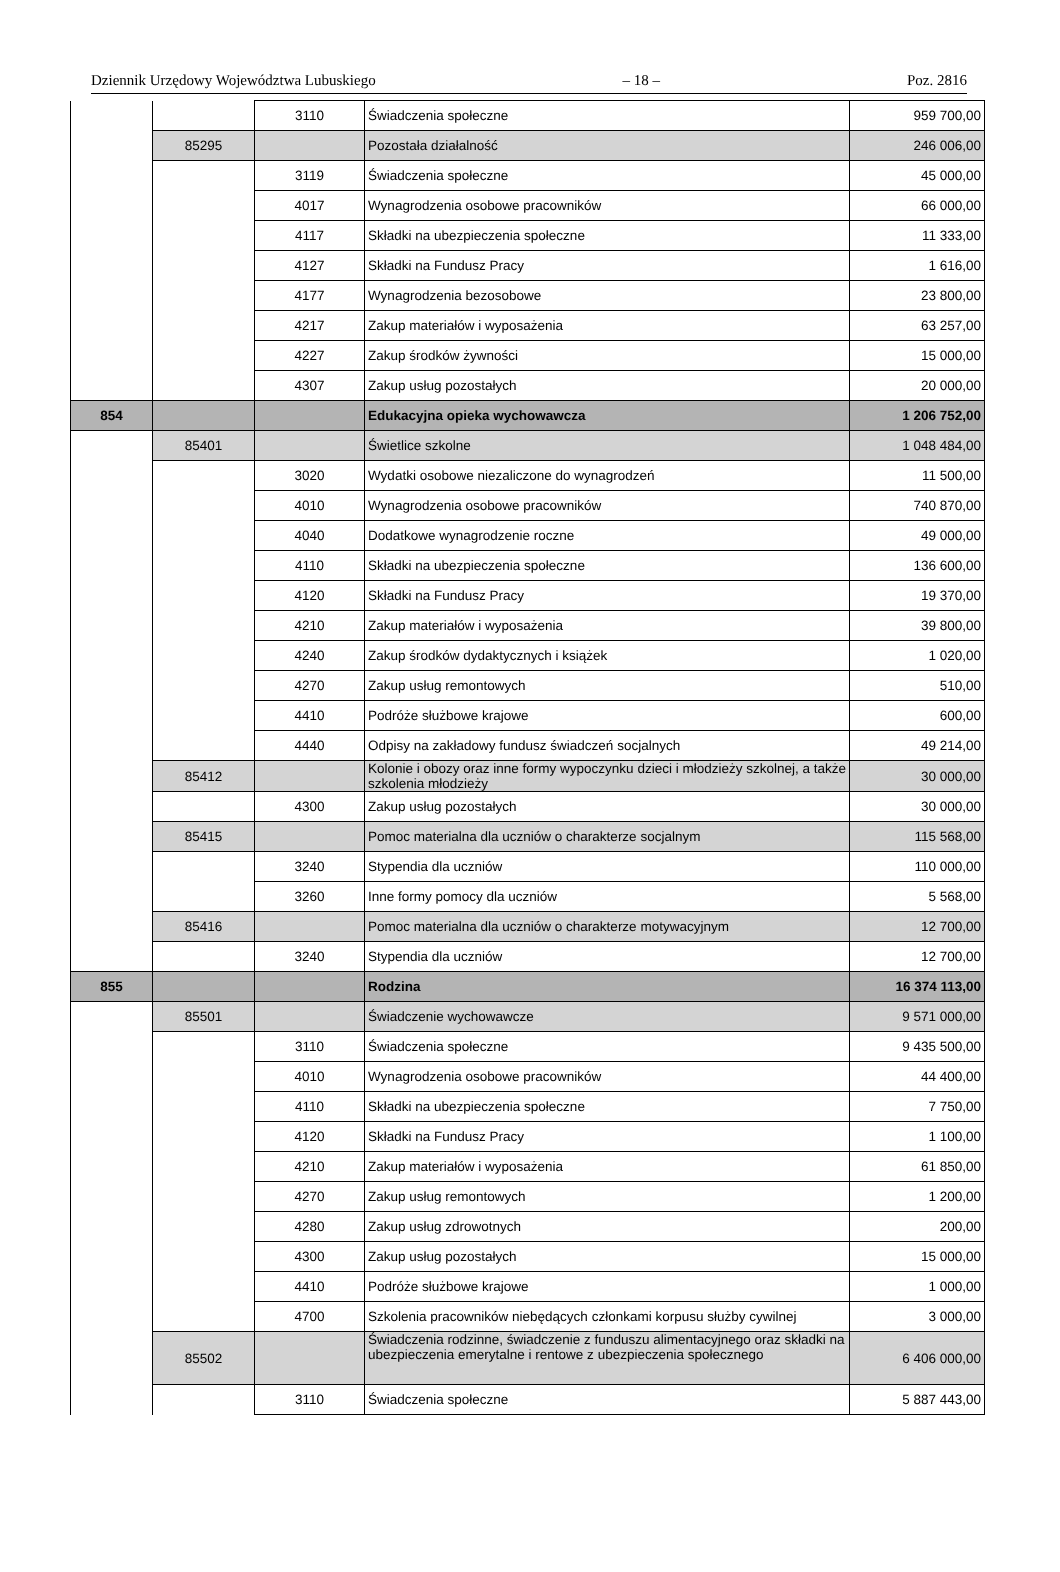Dziennik Urzędowy Województwa Lubuskiego – 18 – Poz. 2816
| | | 3110 | Świadczenia społeczne | 959 700,00 |
| | 85295 | | Pozostała działalność | 246 006,00 |
| | | 3119 | Świadczenia społeczne | 45 000,00 |
| | | 4017 | Wynagrodzenia osobowe pracowników | 66 000,00 |
| | | 4117 | Składki na ubezpieczenia społeczne | 11 333,00 |
| | | 4127 | Składki na Fundusz Pracy | 1 616,00 |
| | | 4177 | Wynagrodzenia bezosobowe | 23 800,00 |
| | | 4217 | Zakup materiałów i wyposażenia | 63 257,00 |
| | | 4227 | Zakup środków żywności | 15 000,00 |
| | | 4307 | Zakup usług pozostałych | 20 000,00 |
| 854 | | | Edukacyjna opieka wychowawcza | 1 206 752,00 |
| | 85401 | | Świetlice szkolne | 1 048 484,00 |
| | | 3020 | Wydatki osobowe niezaliczone do wynagrodzeń | 11 500,00 |
| | | 4010 | Wynagrodzenia osobowe pracowników | 740 870,00 |
| | | 4040 | Dodatkowe wynagrodzenie roczne | 49 000,00 |
| | | 4110 | Składki na ubezpieczenia społeczne | 136 600,00 |
| | | 4120 | Składki na Fundusz Pracy | 19 370,00 |
| | | 4210 | Zakup materiałów i wyposażenia | 39 800,00 |
| | | 4240 | Zakup środków dydaktycznych i książek | 1 020,00 |
| | | 4270 | Zakup usług remontowych | 510,00 |
| | | 4410 | Podróże służbowe krajowe | 600,00 |
| | | 4440 | Odpisy na zakładowy fundusz świadczeń socjalnych | 49 214,00 |
| | 85412 | | Kolonie i obozy oraz inne formy wypoczynku dzieci i młodzieży szkolnej, a także szkolenia młodzieży | 30 000,00 |
| | | 4300 | Zakup usług pozostałych | 30 000,00 |
| | 85415 | | Pomoc materialna dla uczniów o charakterze socjalnym | 115 568,00 |
| | | 3240 | Stypendia dla uczniów | 110 000,00 |
| | | 3260 | Inne formy pomocy dla uczniów | 5 568,00 |
| | 85416 | | Pomoc materialna dla uczniów o charakterze motywacyjnym | 12 700,00 |
| | | 3240 | Stypendia dla uczniów | 12 700,00 |
| 855 | | | Rodzina | 16 374 113,00 |
| | 85501 | | Świadczenie wychowawcze | 9 571 000,00 |
| | | 3110 | Świadczenia społeczne | 9 435 500,00 |
| | | 4010 | Wynagrodzenia osobowe pracowników | 44 400,00 |
| | | 4110 | Składki na ubezpieczenia społeczne | 7 750,00 |
| | | 4120 | Składki na Fundusz Pracy | 1 100,00 |
| | | 4210 | Zakup materiałów i wyposażenia | 61 850,00 |
| | | 4270 | Zakup usług remontowych | 1 200,00 |
| | | 4280 | Zakup usług zdrowotnych | 200,00 |
| | | 4300 | Zakup usług pozostałych | 15 000,00 |
| | | 4410 | Podróże służbowe krajowe | 1 000,00 |
| | | 4700 | Szkolenia pracowników niebędących członkami korpusu służby cywilnej | 3 000,00 |
| | 85502 | | Świadczenia rodzinne, świadczenie z funduszu alimentacyjnego oraz składki na ubezpieczenia emerytalne i rentowe z ubezpieczenia społecznego | 6 406 000,00 |
| | | 3110 | Świadczenia społeczne | 5 887 443,00 |